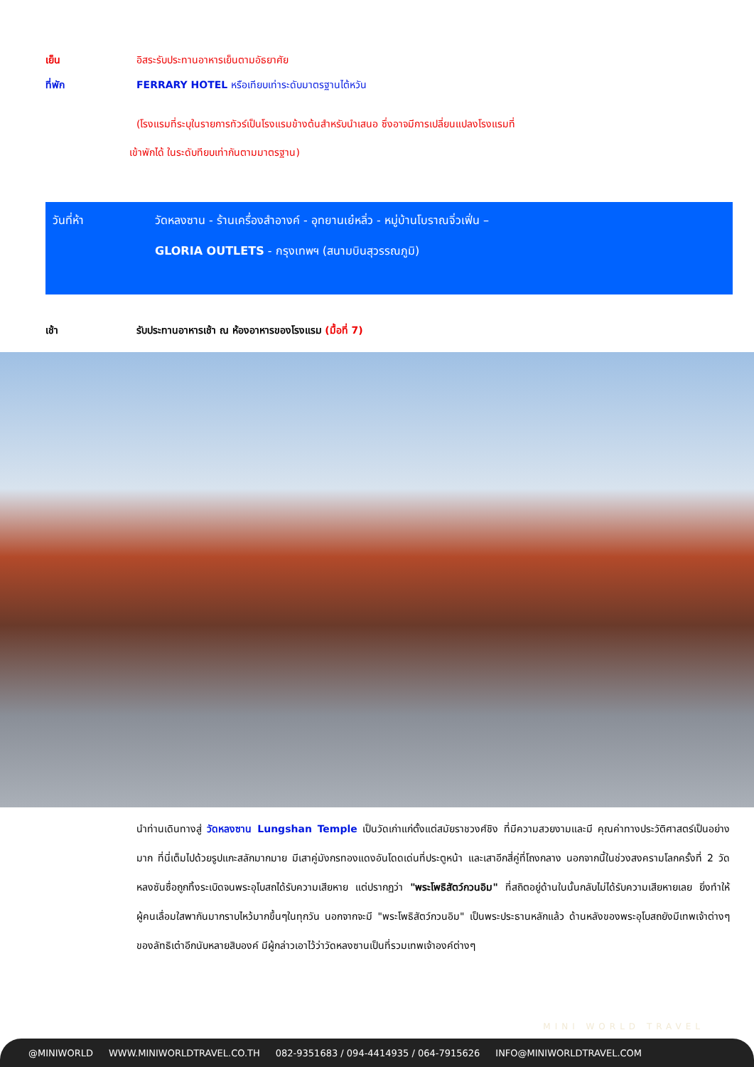เย็น อิสระรับประทานอาหารเย็นตามอัธยาศัย
ที่พัก FERRARY HOTEL หรือเทียบเท่าระดับมาตรฐานไต้หวัน
(โรงแรมที่ระบุในรายการทัวร์เป็นโรงแรมข้างต้นสำหรับนำเสนอ ซึ่งอาจมีการเปลี่ยนแปลงโรงแรมที่
เข้าพักได้ ในระดับทียบเท่ากันตามมาตรฐาน)
วันที่ห้า วัดหลงซาน - ร้านเครื่องสำอางค์ - อุทยานเย๋หลิ่ว - หมู่บ้านโบราณจิ่วเฟิ่น –
GLORIA OUTLETS - กรุงเทพฯ (สนามบินสุวรรณภูมิ)
เช้า รับประทานอาหารเช้า ณ ห้องอาหารของโรงแรม (มื้อที่ 7)
นำท่านเดินทางสู่ วัดหลงซาน Lungshan Temple เป็นวัดเก่าแก่ตั้งแต่สมัยราชวงศ์ชิง ที่มีความสวยงามและมี คุณค่าทางประวัติศาสตร์เป็นอย่างมาก ที่นี่เต็มไปด้วยรูปแกะสลักมากมาย มีเสาคู่มังกรทองแดงอันโดดเด่นที่ประตูหน้า และเสาอีกสี่คู่ที่โถงกลาง นอกจากนี้ในช่วงสงครามโลกครั้งที่ 2 วัดหลงซันซื่อถูกทิ้งระเบิดจนพระอุโบสถได้รับความเสียหาย แต่ปรากฏว่า "พระโพธิสัตว์กวนอิม" ที่สถิตอยู่ด้านในนั้นกลับไม่ได้รับความเสียหายเลย ยิ่งทำให้ผู้คนเลื่อมใสพากันมากราบไหว้มากขึ้นๆในทุกวัน นอกจากจะมี "พระโพธิสัตว์กวนอิม" เป็นพระประธานหลักแล้ว ด้านหลังของพระอุโบสถยังมีเทพเจ้าต่างๆของลัทธิเต๋าอีกนับหลายสิบองค์ มีผู้กล่าวเอาไว้ว่าวัดหลงซานเป็นที่รวมเทพเจ้าองค์ต่างๆ
MINI WORLD TRAVEL
@MINIWORLD WWW.MINIWORLDTRAVEL.CO.TH 082-9351683 / 094-4414935 / 064-7915626 INFO@MINIWORLDTRAVEL.COM